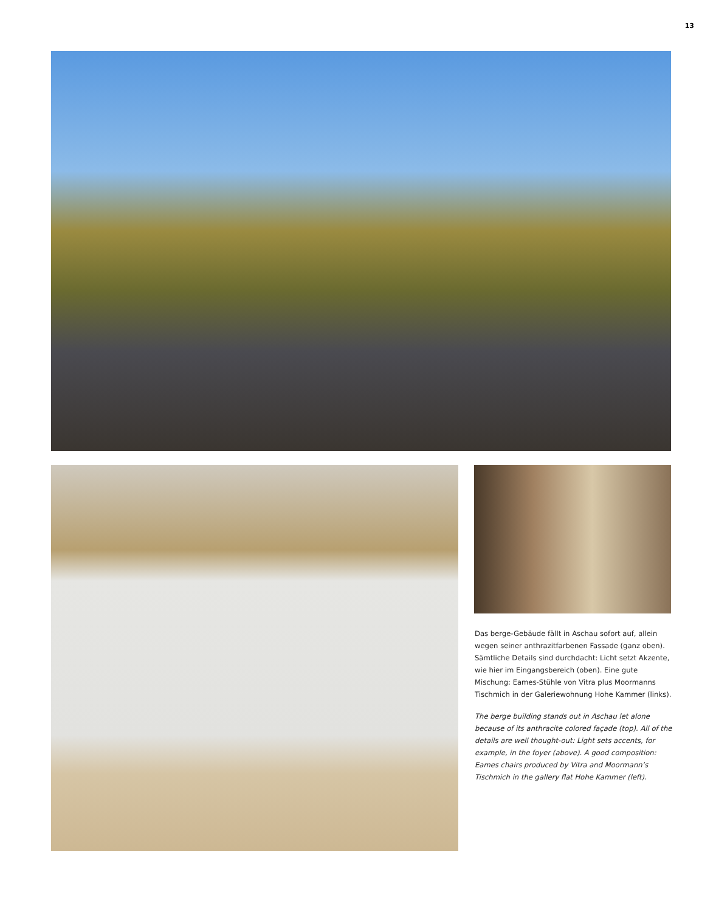13
Das berge-Gebäude fällt in Aschau sofort auf, allein wegen seiner anthrazitfarbenen Fassade (ganz oben). Sämtliche Details sind durchdacht: Licht setzt Akzente, wie hier im Eingangsbereich (oben). Eine gute Mischung: Eames-Stühle von Vitra plus Moormanns Tischmich in der Galeriewohnung Hohe Kammer (links).
The berge building stands out in Aschau let alone because of its anthracite colored façade (top). All of the details are well thought-out: Light sets accents, for example, in the foyer (above). A good composition: Eames chairs produced by Vitra and Moormann’s Tischmich in the gallery flat Hohe Kammer (left).